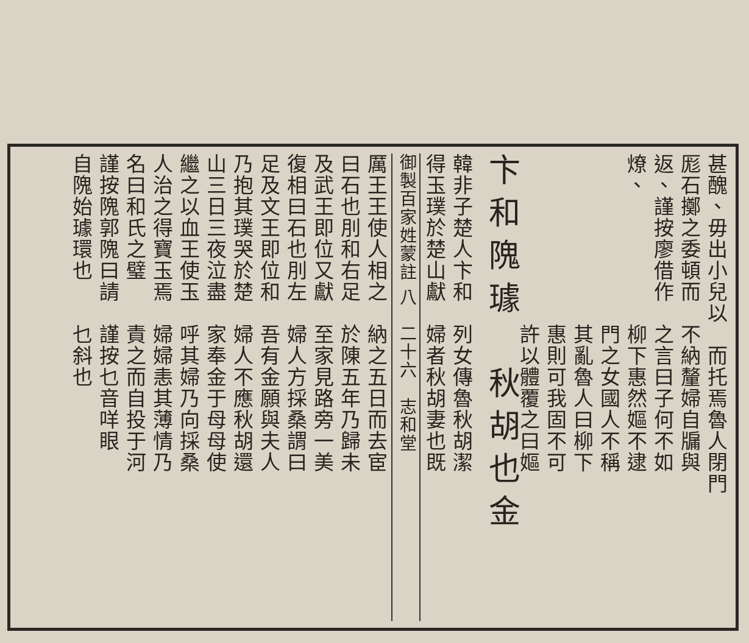甚醜、毋出小兒以　而托焉魯人閉門
厖石擲之委頓而　不納釐婦自牖與
返、謹按廖借作　之言曰子何不如
燎、　　　　　　柳下惠然嫗不逮
　　　　　　　　門之女國人不稱
　　　　　　　　其亂魯人曰柳下
　　　　　　　　惠則可我固不可
　　　　　　　　許以體覆之曰嫗
卞和隗璩　秋胡也金
韓非子楚人卞和　列女傳魯秋胡潔
得玉璞於楚山獻　婦者秋胡妻也既
御製百家姓蒙註 八　二十六　志和堂
厲王王使人相之　納之五日而去宦
曰石也刖和右足　於陳五年乃歸未
及武王即位又獻　至家見路旁一美
復相曰石也刖左　婦人方採桑謂曰
足及文王即位和　吾有金願與夫人
乃抱其璞哭於楚　婦人不應秋胡還
山三日三夜泣盡　家奉金于母母使
繼之以血王使玉　呼其婦乃向採桑
人治之得寶玉焉　婦婦恚其薄情乃
名曰和氏之璧　　責之而自投于河
謹按隗郭隗曰請　謹按乜音咩眼
自隗始璩環也　　乜斜也